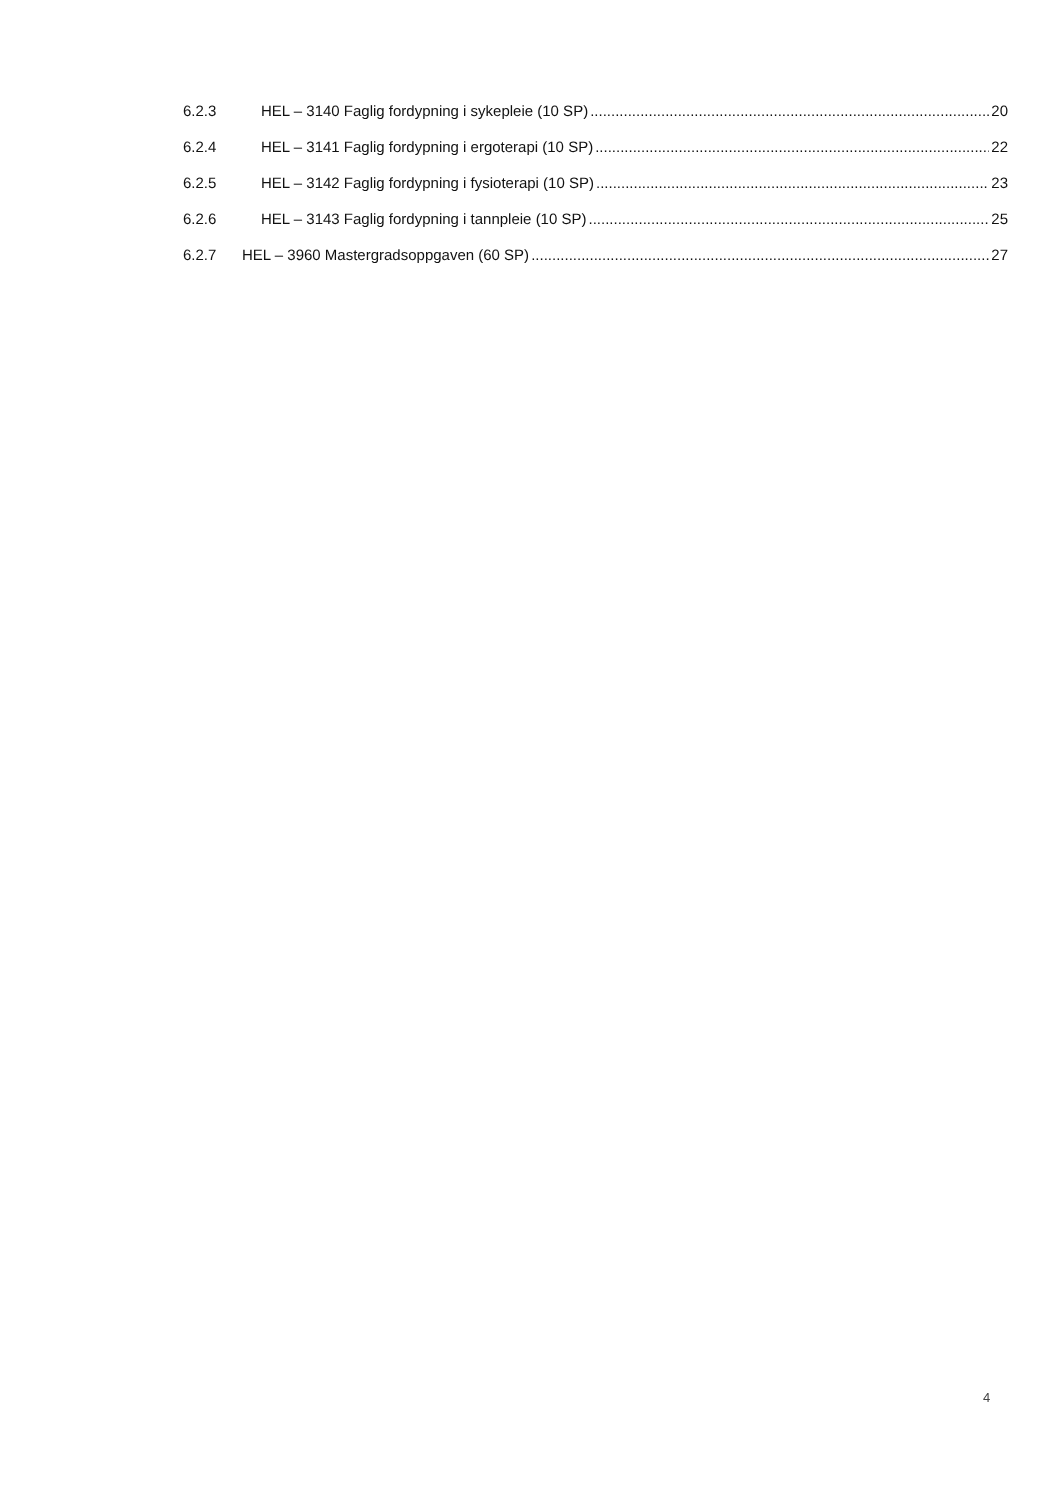6.2.3 HEL – 3140 Faglig fordypning i sykepleie (10 SP) 20
6.2.4 HEL – 3141 Faglig fordypning i ergoterapi (10 SP) 22
6.2.5 HEL – 3142 Faglig fordypning i fysioterapi (10 SP) 23
6.2.6 HEL – 3143 Faglig fordypning i tannpleie (10 SP) 25
6.2.7 HEL – 3960 Mastergradsoppgaven (60 SP) 27
4